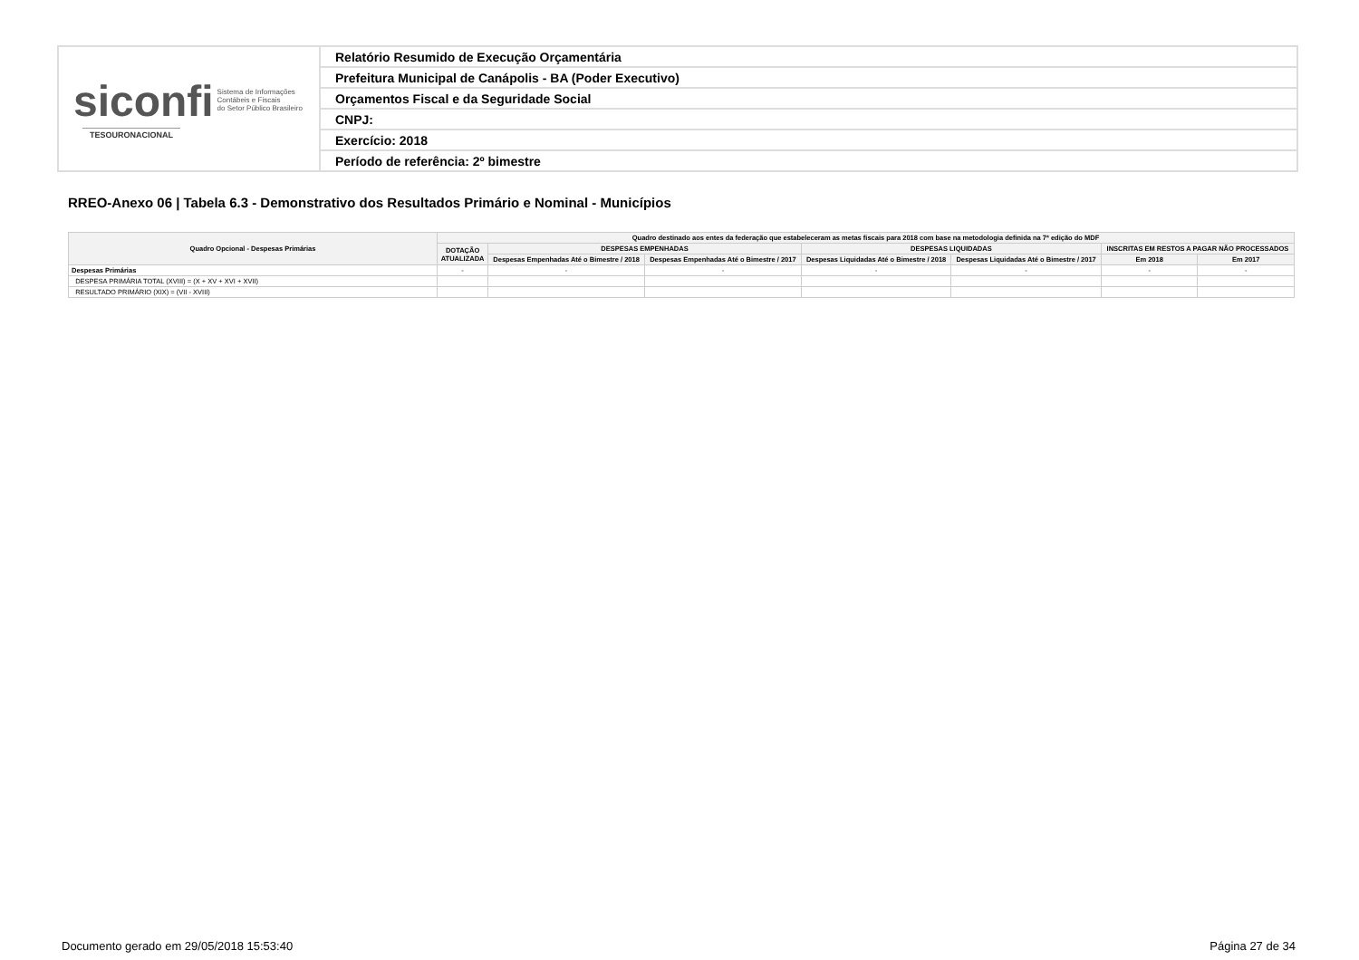| siconfi Sistema de Informações Contábeis e Fiscais do Setor Público Brasileiro TESOURONACIONAL | Relatório Resumido de Execução Orçamentária |
| | Prefeitura Municipal de Canápolis - BA (Poder Executivo) |
| | Orçamentos Fiscal e da Seguridade Social |
| | CNPJ: |
| | Exercício: 2018 |
| | Período de referência: 2º bimestre |
RREO-Anexo 06 | Tabela 6.3 - Demonstrativo dos Resultados Primário e Nominal - Municípios
| Quadro Opcional - Despesas Primárias | Quadro destinado aos entes da federação que estabeleceram as metas fiscais para 2018 com base na metodologia definida na 7ª edição do MDF | | | | | | |
| --- | --- | --- | --- | --- | --- | --- | --- |
| | DOTAÇÃO ATUALIZADA | DESPESAS EMPENHADAS | | DESPESAS LIQUIDADAS | | INSCRITAS EM RESTOS A PAGAR NÃO PROCESSADOS | |
| | | Despesas Empenhadas Até o Bimestre / 2018 | Despesas Empenhadas Até o Bimestre / 2017 | Despesas Liquidadas Até o Bimestre / 2018 | Despesas Liquidadas Até o Bimestre / 2017 | Em 2018 | Em 2017 |
| Despesas Primárias | - | - | - | - | - | - | - |
| DESPESA PRIMÁRIA TOTAL (XVIII) = (X + XV + XVI + XVII) | | | | | | | |
| RESULTADO PRIMÁRIO (XIX) = (VII - XVIII) | | | | | | | |
Documento gerado em 29/05/2018 15:53:40 Página 27 de 34